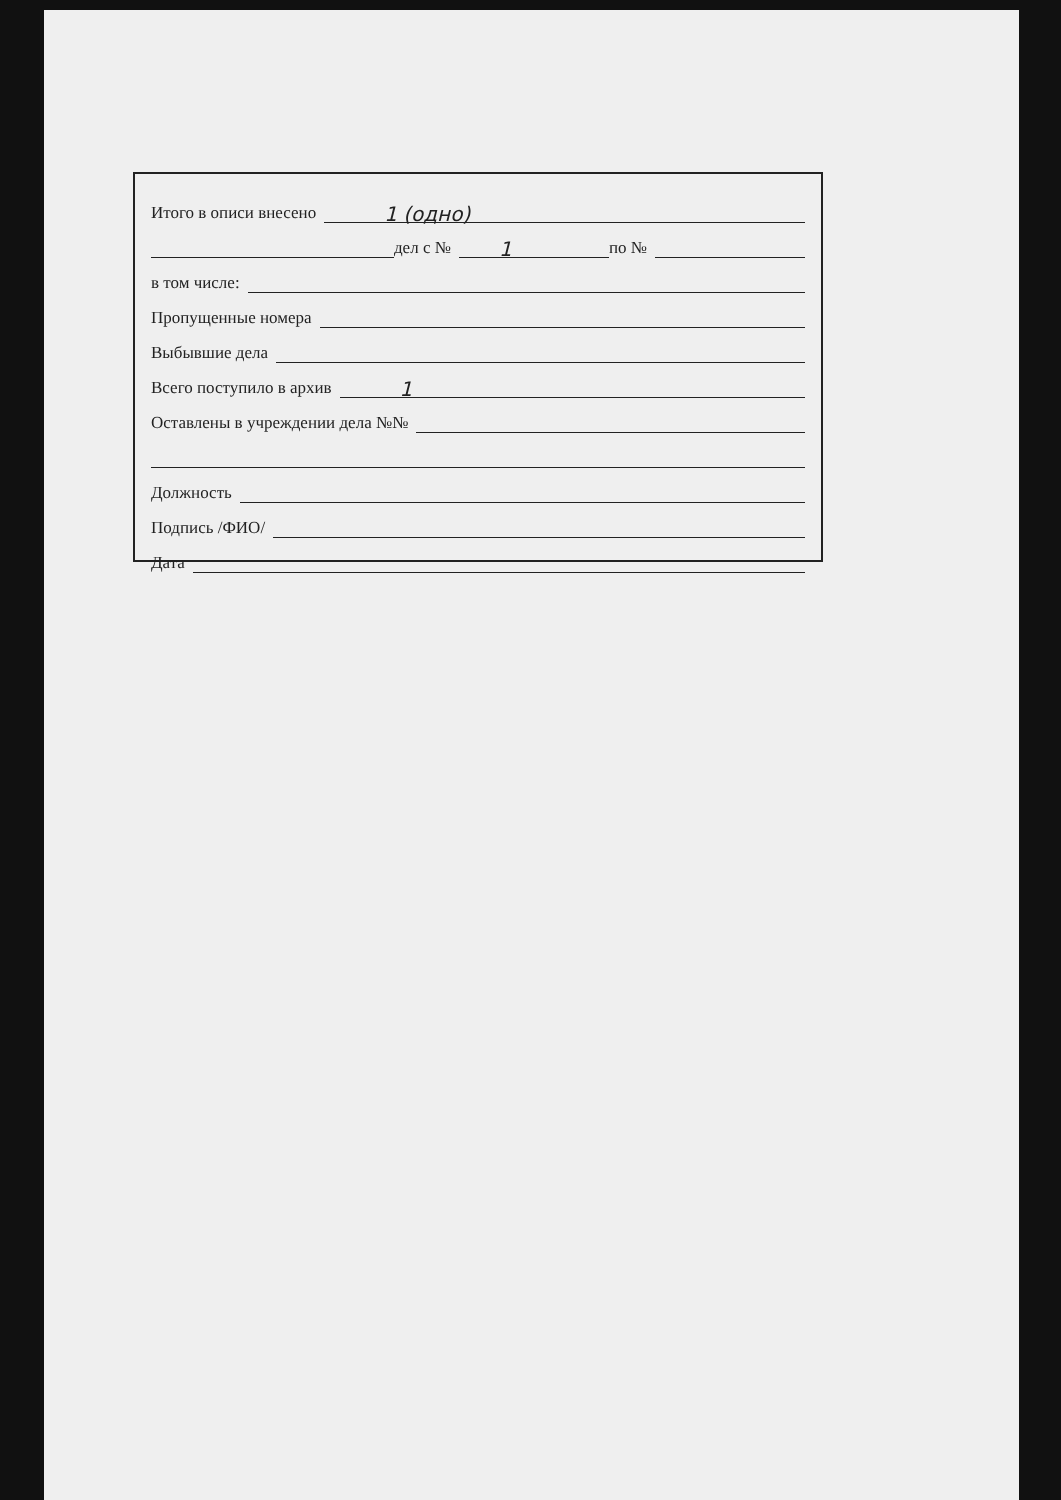Итого в описи внесено
1 (одно)
дел с №
1
по №
в том числе:
Пропущенные номера
Выбывшие дела
Всего поступило в архив
1
Оставлены в учреждении дела №№
Должность
Подпись /ФИО/
Дата